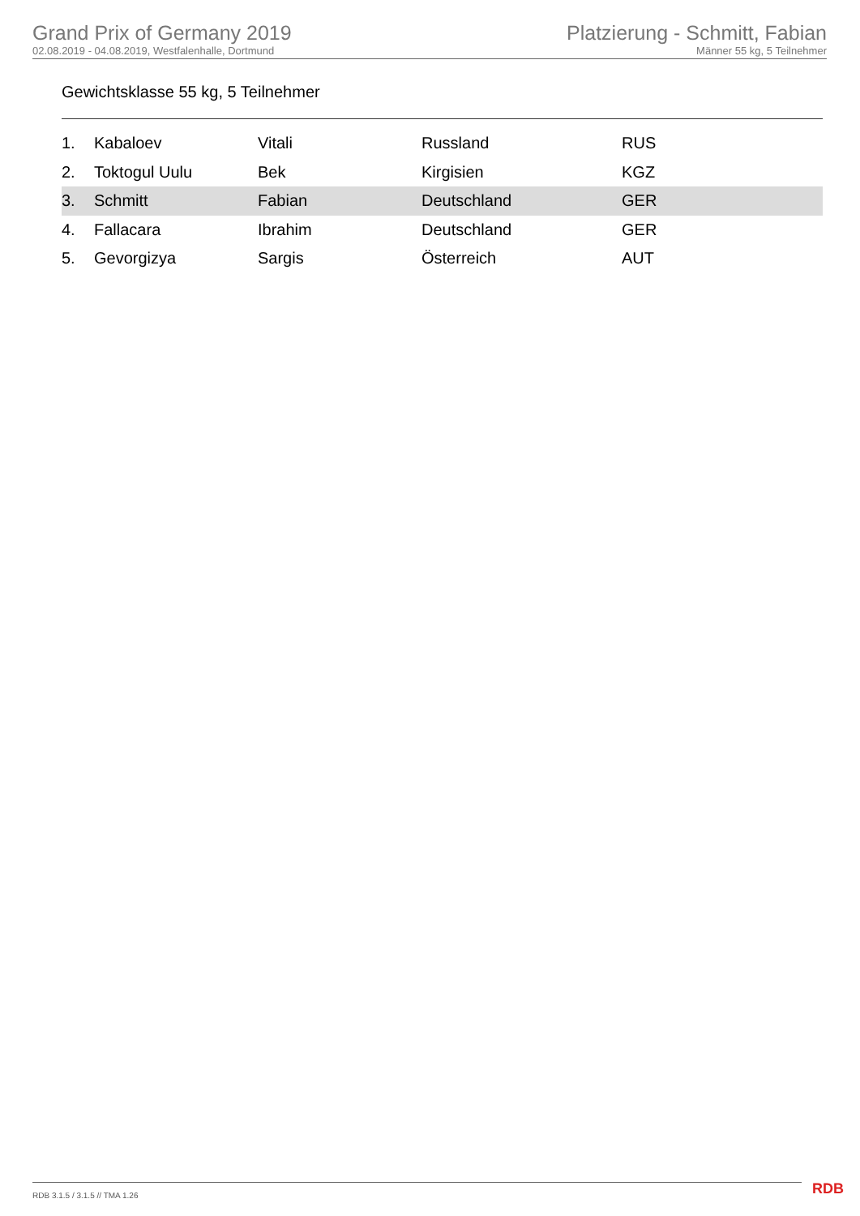Grand Prix of Germany 2019
02.08.2019 - 04.08.2019, Westfalenhalle, Dortmund
Platzierung - Schmitt, Fabian
Männer 55 kg, 5 Teilnehmer
Gewichtsklasse 55 kg, 5 Teilnehmer
| 1. | Kabaloev | Vitali | Russland | RUS |
| 2. | Toktogul Uulu | Bek | Kirgisien | KGZ |
| 3. | Schmitt | Fabian | Deutschland | GER |
| 4. | Fallacara | Ibrahim | Deutschland | GER |
| 5. | Gevorgizya | Sargis | Österreich | AUT |
RDB 3.1.5 / 3.1.5 // TMA 1.26 RDB